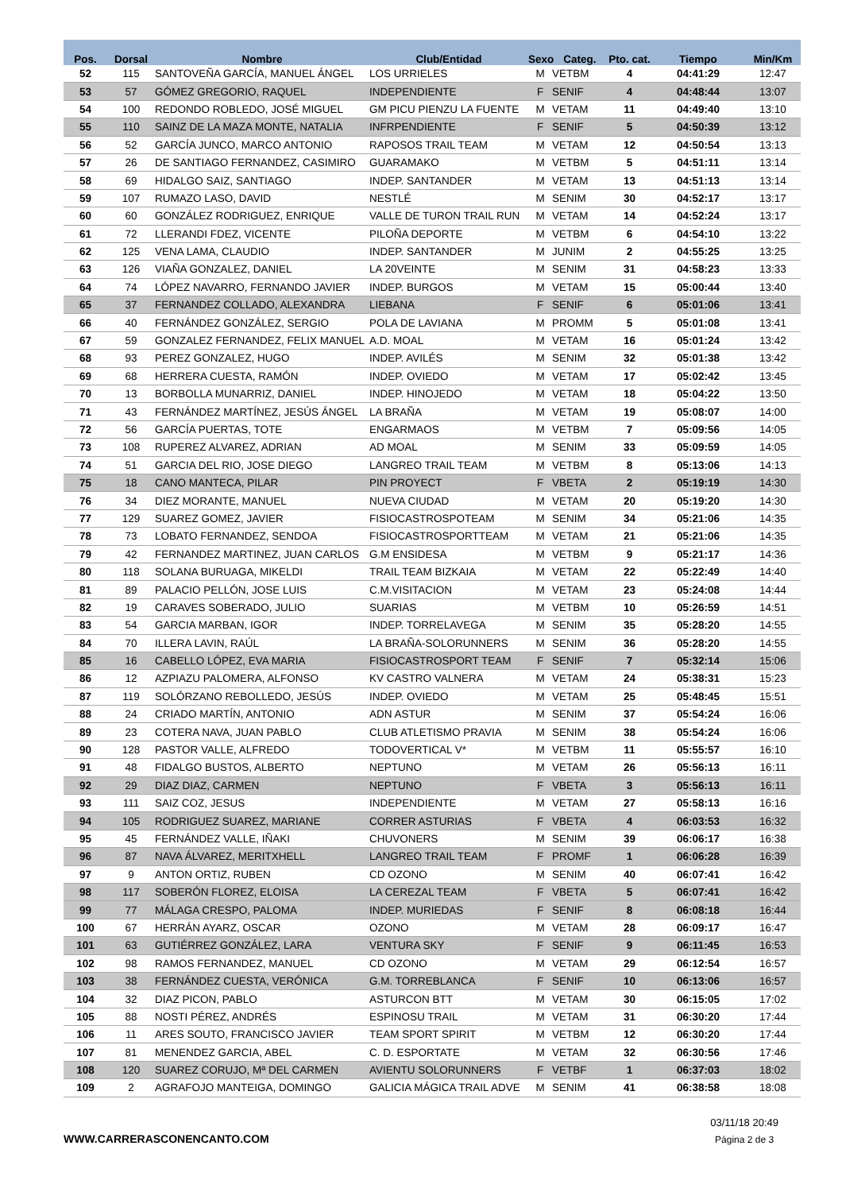| Pos. | Dorsal | Nombre | Club/Entidad | Sexo | Categ. | Pto. cat. | Tiempo | Min/Km |
| --- | --- | --- | --- | --- | --- | --- | --- | --- |
| 52 | 115 | SANTOVEÑA GARCÍA, MANUEL ÁNGEL | LOS URRIELES | M | VETBM | 4 | 04:41:29 | 12:47 |
| 53 | 57 | GÓMEZ GREGORIO, RAQUEL | INDEPENDIENTE | F | SENIF | 4 | 04:48:44 | 13:07 |
| 54 | 100 | REDONDO ROBLEDO, JOSÉ MIGUEL | GM PICU PIENZU LA FUENTE | M | VETAM | 11 | 04:49:40 | 13:10 |
| 55 | 110 | SAINZ DE LA MAZA MONTE, NATALIA | INFRPENDIENTE | F | SENIF | 5 | 04:50:39 | 13:12 |
| 56 | 52 | GARCÍA JUNCO, MARCO ANTONIO | RAPOSOS TRAIL TEAM | M | VETAM | 12 | 04:50:54 | 13:13 |
| 57 | 26 | DE SANTIAGO FERNANDEZ, CASIMIRO | GUARAMAKO | M | VETBM | 5 | 04:51:11 | 13:14 |
| 58 | 69 | HIDALGO SAIZ, SANTIAGO | INDEP. SANTANDER | M | VETAM | 13 | 04:51:13 | 13:14 |
| 59 | 107 | RUMAZO LASO, DAVID | NESTLÉ | M | SENIM | 30 | 04:52:17 | 13:17 |
| 60 | 60 | GONZÁLEZ RODRIGUEZ, ENRIQUE | VALLE DE TURON TRAIL RUN | M | VETAM | 14 | 04:52:24 | 13:17 |
| 61 | 72 | LLERANDI FDEZ, VICENTE | PILOÑA DEPORTE | M | VETBM | 6 | 04:54:10 | 13:22 |
| 62 | 125 | VENA LAMA, CLAUDIO | INDEP. SANTANDER | M | JUNIM | 2 | 04:55:25 | 13:25 |
| 63 | 126 | VIAÑA GONZALEZ, DANIEL | LA 20VEINTE | M | SENIM | 31 | 04:58:23 | 13:33 |
| 64 | 74 | LÓPEZ NAVARRO, FERNANDO JAVIER | INDEP. BURGOS | M | VETAM | 15 | 05:00:44 | 13:40 |
| 65 | 37 | FERNANDEZ COLLADO, ALEXANDRA | LIEBANA | F | SENIF | 6 | 05:01:06 | 13:41 |
| 66 | 40 | FERNÁNDEZ GONZÁLEZ, SERGIO | POLA DE LAVIANA | M | PROMM | 5 | 05:01:08 | 13:41 |
| 67 | 59 | GONZALEZ FERNANDEZ, FELIX MANUEL | A.D. MOAL | M | VETAM | 16 | 05:01:24 | 13:42 |
| 68 | 93 | PEREZ GONZALEZ, HUGO | INDEP. AVILÉS | M | SENIM | 32 | 05:01:38 | 13:42 |
| 69 | 68 | HERRERA CUESTA, RAMÓN | INDEP. OVIEDO | M | VETAM | 17 | 05:02:42 | 13:45 |
| 70 | 13 | BORBOLLA MUNARRIZ, DANIEL | INDEP. HINOJEDO | M | VETAM | 18 | 05:04:22 | 13:50 |
| 71 | 43 | FERNÁNDEZ MARTÍNEZ, JESÚS ÁNGEL | LA BRAÑA | M | VETAM | 19 | 05:08:07 | 14:00 |
| 72 | 56 | GARCÍA PUERTAS, TOTE | ENGARMAOS | M | VETBM | 7 | 05:09:56 | 14:05 |
| 73 | 108 | RUPEREZ ALVAREZ, ADRIAN | AD MOAL | M | SENIM | 33 | 05:09:59 | 14:05 |
| 74 | 51 | GARCIA DEL RIO, JOSE DIEGO | LANGREO TRAIL TEAM | M | VETBM | 8 | 05:13:06 | 14:13 |
| 75 | 18 | CANO MANTECA, PILAR | PIN PROYECT | F | VBETA | 2 | 05:19:19 | 14:30 |
| 76 | 34 | DIEZ MORANTE, MANUEL | NUEVA CIUDAD | M | VETAM | 20 | 05:19:20 | 14:30 |
| 77 | 129 | SUAREZ GOMEZ, JAVIER | FISIOCASTROSPOTEAM | M | SENIM | 34 | 05:21:06 | 14:35 |
| 78 | 73 | LOBATO FERNANDEZ, SENDOA | FISIOCASTROSPORTTEAM | M | VETAM | 21 | 05:21:06 | 14:35 |
| 79 | 42 | FERNANDEZ MARTINEZ, JUAN CARLOS | G.M ENSIDESA | M | VETBM | 9 | 05:21:17 | 14:36 |
| 80 | 118 | SOLANA BURUAGA, MIKELDI | TRAIL TEAM BIZKAIA | M | VETAM | 22 | 05:22:49 | 14:40 |
| 81 | 89 | PALACIO PELLÓN, JOSE LUIS | C.M.VISITACION | M | VETAM | 23 | 05:24:08 | 14:44 |
| 82 | 19 | CARAVES SOBERADO, JULIO | SUARIAS | M | VETBM | 10 | 05:26:59 | 14:51 |
| 83 | 54 | GARCIA MARBAN, IGOR | INDEP. TORRELAVEGA | M | SENIM | 35 | 05:28:20 | 14:55 |
| 84 | 70 | ILLERA LAVIN, RAÚL | LA BRAÑA-SOLORUNNERS | M | SENIM | 36 | 05:28:20 | 14:55 |
| 85 | 16 | CABELLO LÓPEZ, EVA MARIA | FISIOCASTROSPORT TEAM | F | SENIF | 7 | 05:32:14 | 15:06 |
| 86 | 12 | AZPIAZU PALOMERA, ALFONSO | KV CASTRO VALNERA | M | VETAM | 24 | 05:38:31 | 15:23 |
| 87 | 119 | SOLÓRZANO REBOLLEDO, JESÚS | INDEP. OVIEDO | M | VETAM | 25 | 05:48:45 | 15:51 |
| 88 | 24 | CRIADO MARTÍN, ANTONIO | ADN ASTUR | M | SENIM | 37 | 05:54:24 | 16:06 |
| 89 | 23 | COTERA NAVA, JUAN PABLO | CLUB ATLETISMO PRAVIA | M | SENIM | 38 | 05:54:24 | 16:06 |
| 90 | 128 | PASTOR VALLE, ALFREDO | TODOVERTICAL V* | M | VETBM | 11 | 05:55:57 | 16:10 |
| 91 | 48 | FIDALGO BUSTOS, ALBERTO | NEPTUNO | M | VETAM | 26 | 05:56:13 | 16:11 |
| 92 | 29 | DIAZ DIAZ, CARMEN | NEPTUNO | F | VBETA | 3 | 05:56:13 | 16:11 |
| 93 | 111 | SAIZ COZ, JESUS | INDEPENDIENTE | M | VETAM | 27 | 05:58:13 | 16:16 |
| 94 | 105 | RODRIGUEZ SUAREZ, MARIANE | CORRER ASTURIAS | F | VBETA | 4 | 06:03:53 | 16:32 |
| 95 | 45 | FERNÁNDEZ VALLE, IÑAKI | CHUVONERS | M | SENIM | 39 | 06:06:17 | 16:38 |
| 96 | 87 | NAVA ÁLVAREZ, MERITXHELL | LANGREO TRAIL TEAM | F | PROMF | 1 | 06:06:28 | 16:39 |
| 97 | 9 | ANTON ORTIZ, RUBEN | CD OZONO | M | SENIM | 40 | 06:07:41 | 16:42 |
| 98 | 117 | SOBERÓN FLOREZ, ELOISA | LA CEREZAL TEAM | F | VBETA | 5 | 06:07:41 | 16:42 |
| 99 | 77 | MÁLAGA CRESPO, PALOMA | INDEP. MURIEDAS | F | SENIF | 8 | 06:08:18 | 16:44 |
| 100 | 67 | HERRÁN AYARZ, OSCAR | OZONO | M | VETAM | 28 | 06:09:17 | 16:47 |
| 101 | 63 | GUTIÉRREZ GONZÁLEZ, LARA | VENTURA SKY | F | SENIF | 9 | 06:11:45 | 16:53 |
| 102 | 98 | RAMOS FERNANDEZ, MANUEL | CD OZONO | M | VETAM | 29 | 06:12:54 | 16:57 |
| 103 | 38 | FERNÁNDEZ CUESTA, VERÓNICA | G.M. TORREBLANCA | F | SENIF | 10 | 06:13:06 | 16:57 |
| 104 | 32 | DIAZ PICON, PABLO | ASTURCON BTT | M | VETAM | 30 | 06:15:05 | 17:02 |
| 105 | 88 | NOSTI PÉREZ, ANDRÉS | ESPINOSU TRAIL | M | VETAM | 31 | 06:30:20 | 17:44 |
| 106 | 11 | ARES SOUTO, FRANCISCO JAVIER | TEAM SPORT SPIRIT | M | VETBM | 12 | 06:30:20 | 17:44 |
| 107 | 81 | MENENDEZ GARCIA, ABEL | C. D. ESPORTATE | M | VETAM | 32 | 06:30:56 | 17:46 |
| 108 | 120 | SUAREZ CORUJO, Mª DEL CARMEN | AVIENTU SOLORUNNERS | F | VETBF | 1 | 06:37:03 | 18:02 |
| 109 | 2 | AGRAFOJO MANTEIGA, DOMINGO | GALICIA MÁGICA TRAIL ADVE | M | SENIM | 41 | 06:38:58 | 18:08 |
WWW.CARRERASCONENCANTO.COM
03/11/18 20:49
Página 2 de 3